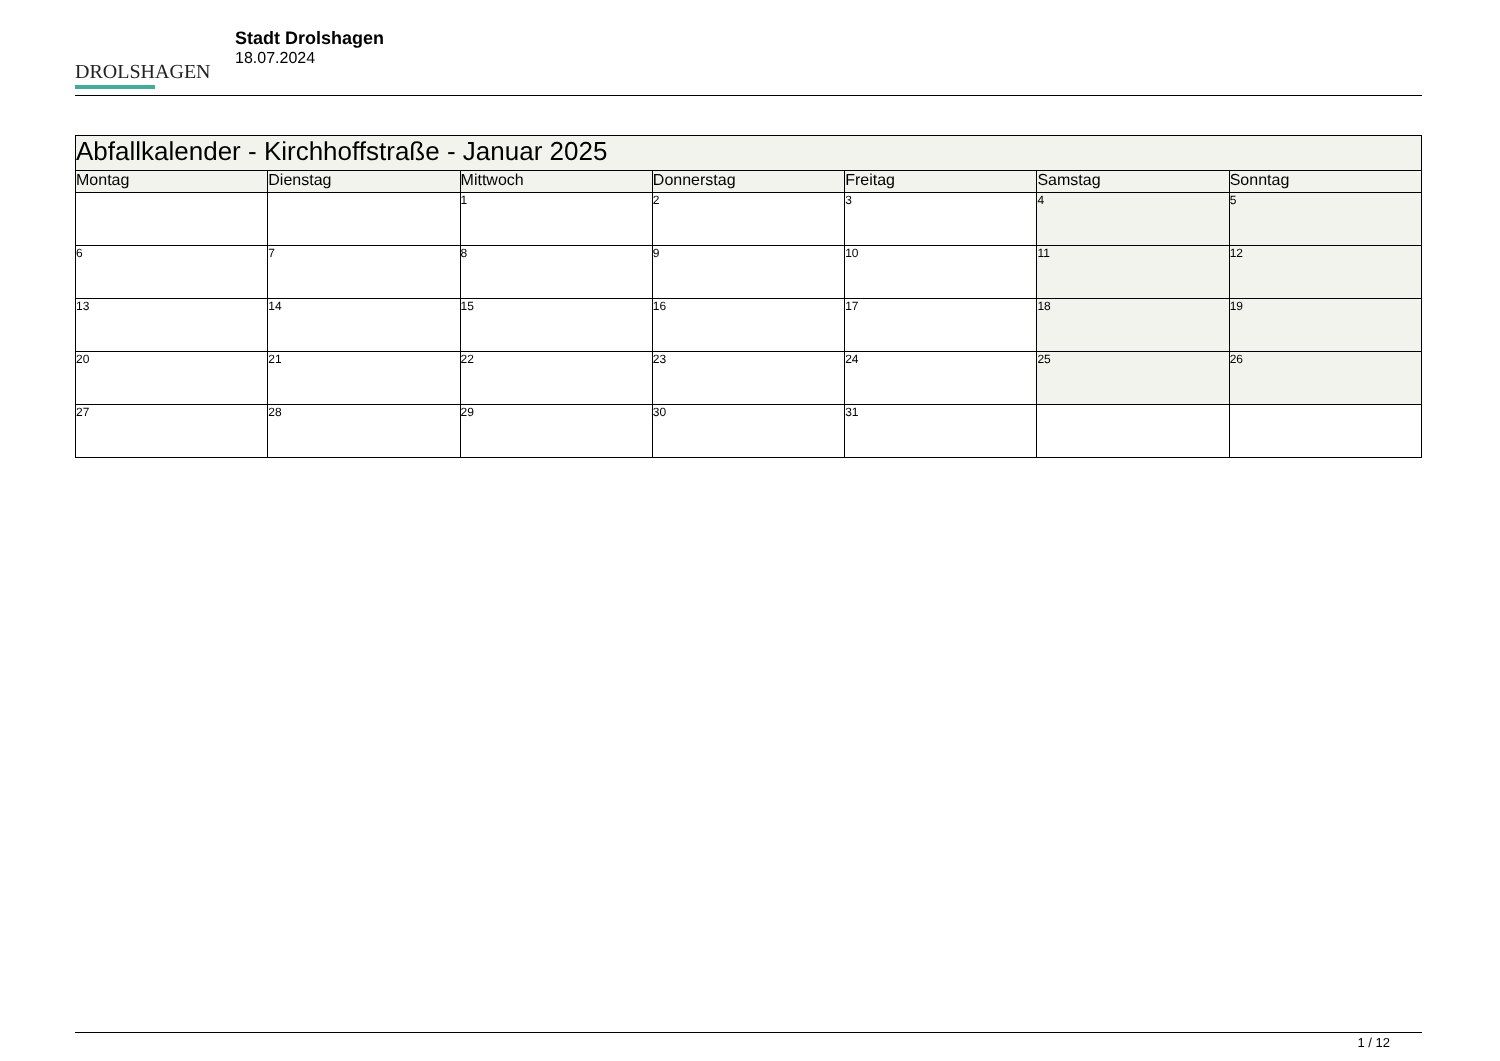DROLSHAGEN
Stadt Drolshagen
18.07.2024
| Abfallkalender - Kirchhoffstraße - Januar 2025 | | | | | | |
| --- | --- | --- | --- | --- | --- | --- |
| Montag | Dienstag | Mittwoch | Donnerstag | Freitag | Samstag | Sonntag |
| | | 1 | 2 | 3 | 4 | 5 |
| 6 | 7 | 8 | 9 | 10 | 11 | 12 |
| 13 | 14 | 15 | 16 | 17 | 18 | 19 |
| 20 | 21 | 22 | 23 | 24 | 25 | 26 |
| 27 | 28 | 29 | 30 | 31 | | |
1 / 12